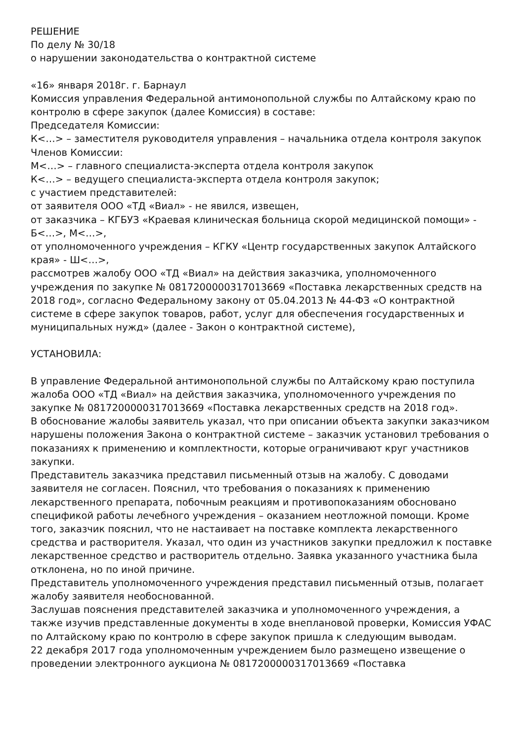РЕШЕНИЕ
По делу № 30/18
о нарушении законодательства о контрактной системе
«16» января 2018г. г. Барнаул
Комиссия управления Федеральной антимонопольной службы по Алтайскому краю по контролю в сфере закупок (далее Комиссия) в составе:
Председателя Комиссии:
К<…> – заместителя руководителя управления – начальника отдела контроля закупок
Членов Комиссии:
М<…> – главного специалиста-эксперта отдела контроля закупок
К<…> – ведущего специалиста-эксперта отдела контроля закупок;
с участием представителей:
от заявителя ООО «ТД «Виал» - не явился, извещен,
от заказчика – КГБУЗ «Краевая клиническая больница скорой медицинской помощи» - Б<…>, М<…>,
от уполномоченного учреждения – КГКУ «Центр государственных закупок Алтайского края» - Ш<…>,
рассмотрев жалобу ООО «ТД «Виал» на действия заказчика, уполномоченного учреждения по закупке № 0817200000317013669 «Поставка лекарственных средств на 2018 год», согласно Федеральному закону от 05.04.2013 № 44-ФЗ «О контрактной системе в сфере закупок товаров, работ, услуг для обеспечения государственных и муниципальных нужд» (далее - Закон о контрактной системе),
УСТАНОВИЛА:
В управление Федеральной антимонопольной службы по Алтайскому краю поступила жалоба ООО «ТД «Виал» на действия заказчика, уполномоченного учреждения по закупке № 0817200000317013669 «Поставка лекарственных средств на 2018 год».
В обоснование жалобы заявитель указал, что при описании объекта закупки заказчиком нарушены положения Закона о контрактной системе – заказчик установил требования о показаниях к применению и комплектности, которые ограничивают круг участников закупки.
Представитель заказчика представил письменный отзыв на жалобу. С доводами заявителя не согласен. Пояснил, что требования о показаниях к применению лекарственного препарата, побочным реакциям и противопоказаниям обосновано спецификой работы лечебного учреждения – оказанием неотложной помощи. Кроме того, заказчик пояснил, что не настаивает на поставке комплекта лекарственного средства и растворителя. Указал, что один из участников закупки предложил к поставке лекарственное средство и растворитель отдельно. Заявка указанного участника была отклонена, но по иной причине.
Представитель уполномоченного учреждения представил письменный отзыв, полагает жалобу заявителя необоснованной.
Заслушав пояснения представителей заказчика и уполномоченного учреждения, а также изучив представленные документы в ходе внеплановой проверки, Комиссия УФАС по Алтайскому краю по контролю в сфере закупок пришла к следующим выводам.
22 декабря 2017 года уполномоченным учреждением было размещено извещение о проведении электронного аукциона № 0817200000317013669 «Поставка